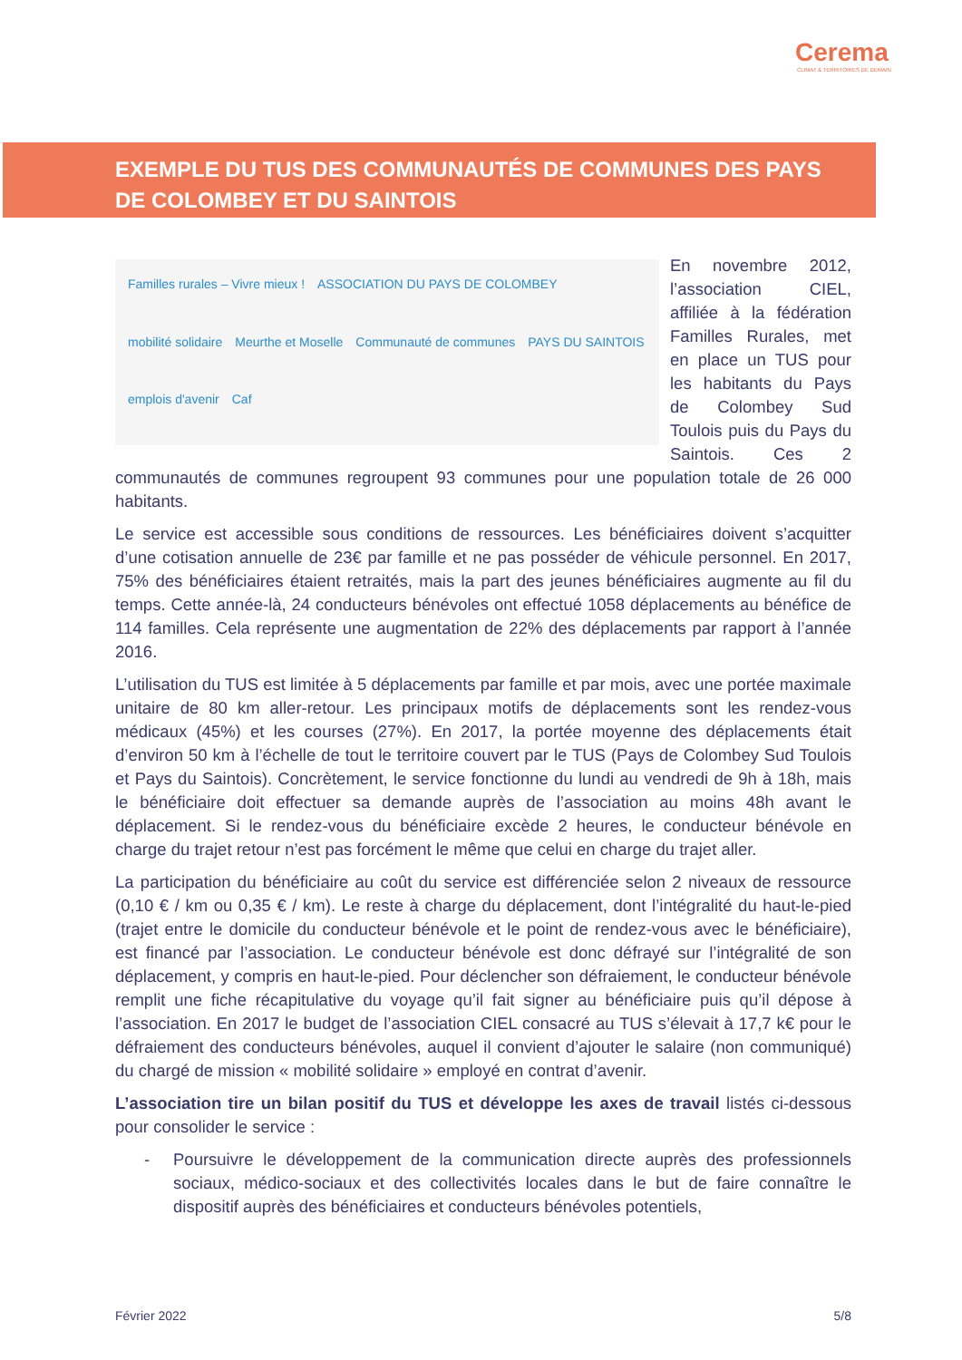Cerema
CLIMAT & TERRITOIRES DE DEMAIN
EXEMPLE DU TUS DES COMMUNAUTÉS DE COMMUNES DES PAYS DE COLOMBEY ET DU SAINTOIS
Familles rurales – Vivre mieux ! ASSOCIATION DU PAYS DE COLOMBEY mobilité solidaire Meurthe et Moselle Communauté de communes PAYS DU SAINTOIS emplois d'avenir Caf
En novembre 2012, l’association CIEL, affiliée à la fédération Familles Rurales, met en place un TUS pour les habitants du Pays de Colombey Sud Toulois puis du Pays du Saintois. Ces 2 communautés de communes regroupent 93 communes pour une population totale de 26 000 habitants.
Le service est accessible sous conditions de ressources. Les bénéficiaires doivent s’acquitter d’une cotisation annuelle de 23€ par famille et ne pas posséder de véhicule personnel. En 2017, 75% des bénéficiaires étaient retraités, mais la part des jeunes bénéficiaires augmente au fil du temps. Cette année-là, 24 conducteurs bénévoles ont effectué 1058 déplacements au bénéfice de 114 familles. Cela représente une augmentation de 22% des déplacements par rapport à l’année 2016.
L’utilisation du TUS est limitée à 5 déplacements par famille et par mois, avec une portée maximale unitaire de 80 km aller-retour. Les principaux motifs de déplacements sont les rendez-vous médicaux (45%) et les courses (27%). En 2017, la portée moyenne des déplacements était d’environ 50 km à l’échelle de tout le territoire couvert par le TUS (Pays de Colombey Sud Toulois et Pays du Saintois). Concrètement, le service fonctionne du lundi au vendredi de 9h à 18h, mais le bénéficiaire doit effectuer sa demande auprès de l’association au moins 48h avant le déplacement. Si le rendez-vous du bénéficiaire excède 2 heures, le conducteur bénévole en charge du trajet retour n’est pas forcément le même que celui en charge du trajet aller.
La participation du bénéficiaire au coût du service est différenciée selon 2 niveaux de ressource (0,10 € / km ou 0,35 € / km). Le reste à charge du déplacement, dont l’intégralité du haut-le-pied (trajet entre le domicile du conducteur bénévole et le point de rendez-vous avec le bénéficiaire), est financé par l’association. Le conducteur bénévole est donc défrayé sur l’intégralité de son déplacement, y compris en haut-le-pied. Pour déclencher son défraiement, le conducteur bénévole remplit une fiche récapitulative du voyage qu’il fait signer au bénéficiaire puis qu’il dépose à l’association. En 2017 le budget de l’association CIEL consacré au TUS s’élevait à 17,7 k€ pour le défraiement des conducteurs bénévoles, auquel il convient d’ajouter le salaire (non communiqué) du chargé de mission « mobilité solidaire » employé en contrat d’avenir.
L’association tire un bilan positif du TUS et développe les axes de travail listés ci-dessous pour consolider le service :
- Poursuivre le développement de la communication directe auprès des professionnels sociaux, médico-sociaux et des collectivités locales dans le but de faire connaître le dispositif auprès des bénéficiaires et conducteurs bénévoles potentiels,
Février 2022 5/8